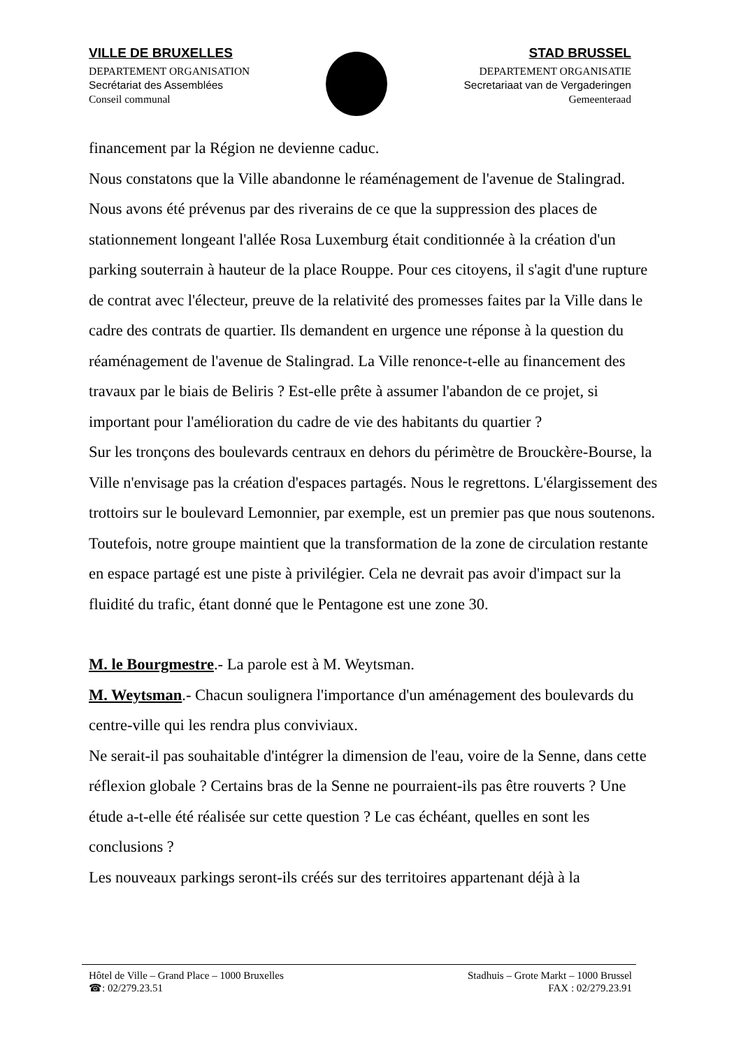VILLE DE BRUXELLES
DEPARTEMENT ORGANISATION
Secrétariat des Assemblées
Conseil communal
STAD BRUSSEL
DEPARTEMENT ORGANISATIE
Secretariaat van de Vergaderingen
Gemeenteraad
financement par la Région ne devienne caduc.
Nous constatons que la Ville abandonne le réaménagement de l'avenue de Stalingrad. Nous avons été prévenus par des riverains de ce que la suppression des places de stationnement longeant l'allée Rosa Luxemburg était conditionnée à la création d'un parking souterrain à hauteur de la place Rouppe. Pour ces citoyens, il s'agit d'une rupture de contrat avec l'électeur, preuve de la relativité des promesses faites par la Ville dans le cadre des contrats de quartier. Ils demandent en urgence une réponse à la question du réaménagement de l'avenue de Stalingrad. La Ville renonce-t-elle au financement des travaux par le biais de Beliris ? Est-elle prête à assumer l'abandon de ce projet, si important pour l'amélioration du cadre de vie des habitants du quartier ?
Sur les tronçons des boulevards centraux en dehors du périmètre de Brouckère-Bourse, la Ville n'envisage pas la création d'espaces partagés. Nous le regrettons. L'élargissement des trottoirs sur le boulevard Lemonnier, par exemple, est un premier pas que nous soutenons. Toutefois, notre groupe maintient que la transformation de la zone de circulation restante en espace partagé est une piste à privilégier. Cela ne devrait pas avoir d'impact sur la fluidité du trafic, étant donné que le Pentagone est une zone 30.
M. le Bourgmestre.- La parole est à M. Weytsman.
M. Weytsman.- Chacun soulignera l'importance d'un aménagement des boulevards du centre-ville qui les rendra plus conviviaux.
Ne serait-il pas souhaitable d'intégrer la dimension de l'eau, voire de la Senne, dans cette réflexion globale ? Certains bras de la Senne ne pourraient-ils pas être rouverts ? Une étude a-t-elle été réalisée sur cette question ? Le cas échéant, quelles en sont les conclusions ?
Les nouveaux parkings seront-ils créés sur des territoires appartenant déjà à la
Hôtel de Ville – Grand Place – 1000 Bruxelles
☎: 02/279.23.51
Stadhuis – Grote Markt – 1000 Brussel
FAX : 02/279.23.91